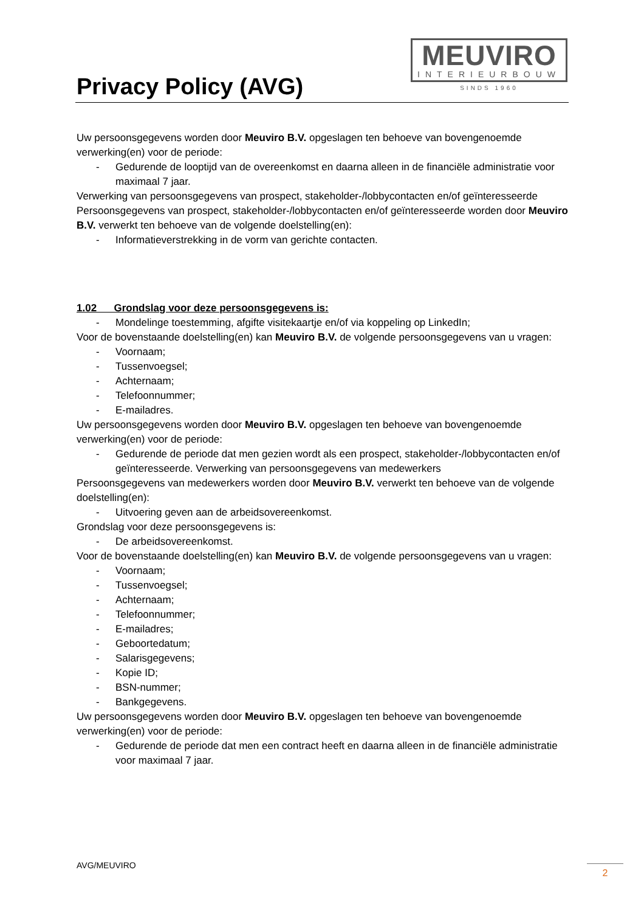Privacy Policy (AVG)
MEUVIRO
INTERIEURBOUW
SINDS 1960
Uw persoonsgegevens worden door Meuviro B.V. opgeslagen ten behoeve van bovengenoemde verwerking(en) voor de periode:
- Gedurende de looptijd van de overeenkomst en daarna alleen in de financiële administratie voor maximaal 7 jaar.
Verwerking van persoonsgegevens van prospect, stakeholder-/lobbycontacten en/of geïnteresseerde Persoonsgegevens van prospect, stakeholder-/lobbycontacten en/of geïnteresseerde worden door Meuviro B.V. verwerkt ten behoeve van de volgende doelstelling(en):
- Informatieverstrekking in de vorm van gerichte contacten.
1.02 Grondslag voor deze persoonsgegevens is:
- Mondelinge toestemming, afgifte visitekaartje en/of via koppeling op LinkedIn;
Voor de bovenstaande doelstelling(en) kan Meuviro B.V. de volgende persoonsgegevens van u vragen:
- Voornaam;
- Tussenvoegsel;
- Achternaam;
- Telefoonnummer;
- E-mailadres.
Uw persoonsgegevens worden door Meuviro B.V. opgeslagen ten behoeve van bovengenoemde verwerking(en) voor de periode:
- Gedurende de periode dat men gezien wordt als een prospect, stakeholder-/lobbycontacten en/of geïnteresseerde. Verwerking van persoonsgegevens van medewerkers
Persoonsgegevens van medewerkers worden door Meuviro B.V. verwerkt ten behoeve van de volgende doelstelling(en):
- Uitvoering geven aan de arbeidsovereenkomst.
Grondslag voor deze persoonsgegevens is:
- De arbeidsovereenkomst.
Voor de bovenstaande doelstelling(en) kan Meuviro B.V. de volgende persoonsgegevens van u vragen:
- Voornaam;
- Tussenvoegsel;
- Achternaam;
- Telefoonnummer;
- E-mailadres;
- Geboortedatum;
- Salarisgegevens;
- Kopie ID;
- BSN-nummer;
- Bankgegevens.
Uw persoonsgegevens worden door Meuviro B.V. opgeslagen ten behoeve van bovengenoemde verwerking(en) voor de periode:
- Gedurende de periode dat men een contract heeft en daarna alleen in de financiële administratie voor maximaal 7 jaar.
AVG/MEUVIRO 2